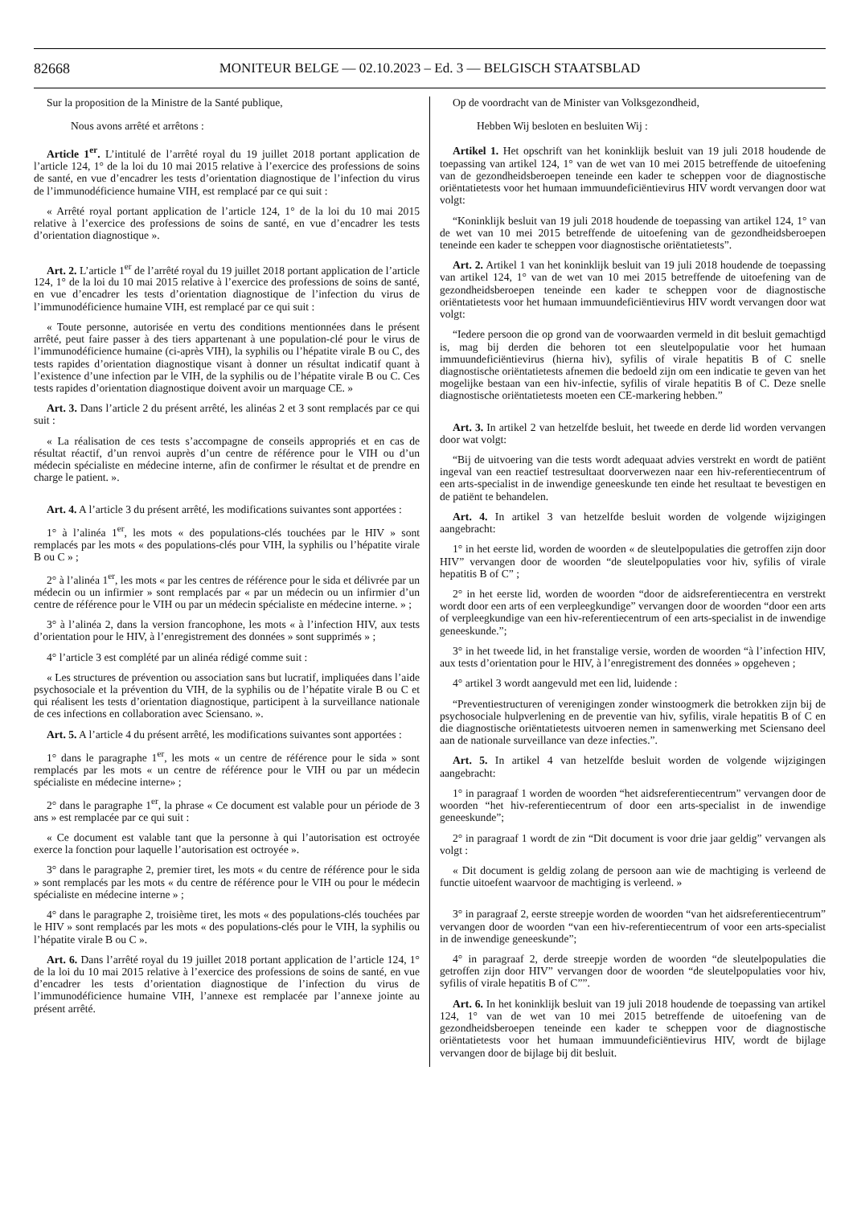82668
MONITEUR BELGE — 02.10.2023 – Ed. 3 — BELGISCH STAATSBLAD
Sur la proposition de la Ministre de la Santé publique,
Nous avons arrêté et arrêtons :
Article 1<sup>er</sup>. L’intitulé de l’arrêté royal du 19 juillet 2018 portant application de l’article 124, 1° de la loi du 10 mai 2015 relative à l’exercice des professions de soins de santé, en vue d’encadrer les tests d’orientation diagnostique de l’infection du virus de l’immunodéficience humaine VIH, est remplacé par ce qui suit :
« Arrêté royal portant application de l’article 124, 1° de la loi du 10 mai 2015 relative à l’exercice des professions de soins de santé, en vue d’encadrer les tests d’orientation diagnostique ».
Art. 2. L’article 1<sup>er</sup> de l’arrêté royal du 19 juillet 2018 portant application de l’article 124, 1° de la loi du 10 mai 2015 relative à l’exercice des professions de soins de santé, en vue d’encadrer les tests d’orientation diagnostique de l’infection du virus de l’immunodéficience humaine VIH, est remplacé par ce qui suit :
« Toute personne, autorisée en vertu des conditions mentionnées dans le présent arrêté, peut faire passer à des tiers appartenant à une population-clé pour le virus de l’immunodéficience humaine (ci-après VIH), la syphilis ou l’hépatite virale B ou C, des tests rapides d’orientation diagnostique visant à donner un résultat indicatif quant à l’existence d’une infection par le VIH, de la syphilis ou de l’hépatite virale B ou C. Ces tests rapides d’orientation diagnostique doivent avoir un marquage CE. »
Art. 3. Dans l’article 2 du présent arrêté, les alinéas 2 et 3 sont remplacés par ce qui suit :
« La réalisation de ces tests s’accompagne de conseils appropriés et en cas de résultat réactif, d’un renvoi auprès d’un centre de référence pour le VIH ou d’un médecin spécialiste en médecine interne, afin de confirmer le résultat et de prendre en charge le patient. ».
Art. 4. A l’article 3 du présent arrêté, les modifications suivantes sont apportées :
1° à l’alinéa 1<sup>er</sup>, les mots « des populations-clés touchées par le HIV » sont remplacés par les mots « des populations-clés pour VIH, la syphilis ou l’hépatite virale B ou C » ;
2° à l’alinéa 1<sup>er</sup>, les mots « par les centres de référence pour le sida et délivrée par un médecin ou un infirmier » sont remplacés par « par un médecin ou un infirmier d’un centre de référence pour le VIH ou par un médecin spécialiste en médecine interne. » ;
3° à l’alinéa 2, dans la version francophone, les mots « à l’infection HIV, aux tests d’orientation pour le HIV, à l’enregistrement des données » sont supprimés » ;
4° l’article 3 est complété par un alinéa rédigé comme suit :
« Les structures de prévention ou association sans but lucratif, impliquées dans l’aide psychosociale et la prévention du VIH, de la syphilis ou de l’hépatite virale B ou C et qui réalisent les tests d’orientation diagnostique, participent à la surveillance nationale de ces infections en collaboration avec Sciensano. ».
Art. 5. A l’article 4 du présent arrêté, les modifications suivantes sont apportées :
1° dans le paragraphe 1<sup>er</sup>, les mots « un centre de référence pour le sida » sont remplacés par les mots « un centre de référence pour le VIH ou par un médecin spécialiste en médecine interne» ;
2° dans le paragraphe 1<sup>er</sup>, la phrase « Ce document est valable pour un période de 3 ans » est remplacée par ce qui suit :
« Ce document est valable tant que la personne à qui l’autorisation est octroyée exerce la fonction pour laquelle l’autorisation est octroyée ».
3° dans le paragraphe 2, premier tiret, les mots « du centre de référence pour le sida » sont remplacés par les mots « du centre de référence pour le VIH ou pour le médecin spécialiste en médecine interne » ;
4° dans le paragraphe 2, troisième tiret, les mots « des populations-clés touchées par le HIV » sont remplacés par les mots « des populations-clés pour le VIH, la syphilis ou l’hépatite virale B ou C ».
Art. 6. Dans l’arrêté royal du 19 juillet 2018 portant application de l’article 124, 1° de la loi du 10 mai 2015 relative à l’exercice des professions de soins de santé, en vue d’encadrer les tests d’orientation diagnostique de l’infection du virus de l’immunodéficience humaine VIH, l’annexe est remplacée par l’annexe jointe au présent arrêté.
Op de voordracht van de Minister van Volksgezondheid,
Hebben Wij besloten en besluiten Wij :
Artikel 1. Het opschrift van het koninklijk besluit van 19 juli 2018 houdende de toepassing van artikel 124, 1° van de wet van 10 mei 2015 betreffende de uitoefening van de gezondheidsberoepen teneinde een kader te scheppen voor de diagnostische oriëntatietests voor het humaan immuundeficiëntievirus HIV wordt vervangen door wat volgt:
“Koninklijk besluit van 19 juli 2018 houdende de toepassing van artikel 124, 1° van de wet van 10 mei 2015 betreffende de uitoefening van de gezondheidsberoepen teneinde een kader te scheppen voor diagnostische oriëntatietests”.
Art. 2. Artikel 1 van het koninklijk besluit van 19 juli 2018 houdende de toepassing van artikel 124, 1° van de wet van 10 mei 2015 betreffende de uitoefening van de gezondheidsberoepen teneinde een kader te scheppen voor de diagnostische oriëntatietests voor het humaan immuundeficiëntievirus HIV wordt vervangen door wat volgt:
“Iedere persoon die op grond van de voorwaarden vermeld in dit besluit gemachtigd is, mag bij derden die behoren tot een sleutelpopulatie voor het humaan immuundeficiëntievirus (hierna hiv), syfilis of virale hepatitis B of C snelle diagnostische oriëntatietests afnemen die bedoeld zijn om een indicatie te geven van het mogelijke bestaan van een hiv-infectie, syfilis of virale hepatitis B of C. Deze snelle diagnostische oriëntatietests moeten een CE-markering hebben.”
Art. 3. In artikel 2 van hetzelfde besluit, het tweede en derde lid worden vervangen door wat volgt:
“Bij de uitvoering van die tests wordt adequaat advies verstrekt en wordt de patiënt ingeval van een reactief testresultaat doorverwezen naar een hiv-referentiecentrum of een arts-specialist in de inwendige geneeskunde ten einde het resultaat te bevestigen en de patiënt te behandelen.
Art. 4. In artikel 3 van hetzelfde besluit worden de volgende wijzigingen aangebracht:
1° in het eerste lid, worden de woorden « de sleutelpopulaties die getroffen zijn door HIV” vervangen door de woorden “de sleutelpopulaties voor hiv, syfilis of virale hepatitis B of C” ;
2° in het eerste lid, worden de woorden “door de aidsreferentiecentra en verstrekt wordt door een arts of een verpleegkundige” vervangen door de woorden “door een arts of verpleegkundige van een hiv-referentiecentrum of een arts-specialist in de inwendige geneeskunde.”;
3° in het tweede lid, in het franstalige versie, worden de woorden “à l’infection HIV, aux tests d’orientation pour le HIV, à l’enregistrement des données » opgeheven ;
4° artikel 3 wordt aangevuld met een lid, luidende :
“Preventiestructuren of verenigingen zonder winstoogmerk die betrokken zijn bij de psychosociale hulpverlening en de preventie van hiv, syfilis, virale hepatitis B of C en die diagnostische oriëntatietests uitvoeren nemen in samenwerking met Sciensano deel aan de nationale surveillance van deze infecties.”.
Art. 5. In artikel 4 van hetzelfde besluit worden de volgende wijzigingen aangebracht:
1° in paragraaf 1 worden de woorden “het aidsreferentiecentrum” vervangen door de woorden “het hiv-referentiecentrum of door een arts-specialist in de inwendige geneeskunde”;
2° in paragraaf 1 wordt de zin “Dit document is voor drie jaar geldig” vervangen als volgt :
« Dit document is geldig zolang de persoon aan wie de machtiging is verleend de functie uitoefent waarvoor de machtiging is verleend. »
3° in paragraaf 2, eerste streepje worden de woorden “van het aidsreferentiecentrum” vervangen door de woorden “van een hiv-referentiecentrum of voor een arts-specialist in de inwendige geneeskunde”;
4° in paragraaf 2, derde streepje worden de woorden “de sleutelpopulaties die getroffen zijn door HIV” vervangen door de woorden “de sleutelpopulaties voor hiv, syfilis of virale hepatitis B of C””.
Art. 6. In het koninklijk besluit van 19 juli 2018 houdende de toepassing van artikel 124, 1° van de wet van 10 mei 2015 betreffende de uitoefening van de gezondheidsberoepen teneinde een kader te scheppen voor de diagnostische oriëntatietests voor het humaan immuundeficiëntievirus HIV, wordt de bijlage vervangen door de bijlage bij dit besluit.